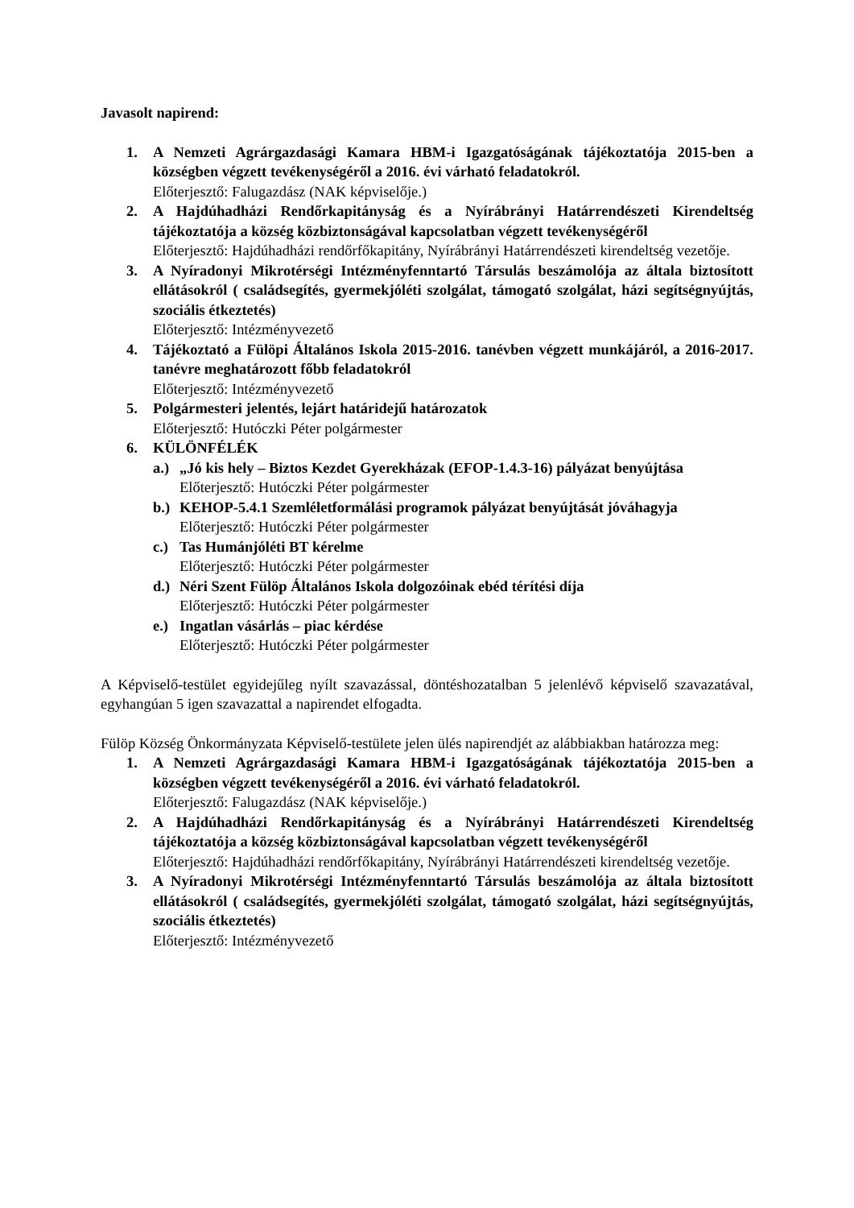Javasolt napirend:
1. A Nemzeti Agrárgazdasági Kamara HBM-i Igazgatóságának tájékoztatója 2015-ben a községben végzett tevékenységéről a 2016. évi várható feladatokról.
Előterjesztő: Falugazdász (NAK képviselője.)
2. A Hajdúhadházi Rendőrkapitányság és a Nyírábrányi Határrendészeti Kirendeltség tájékoztatója a község közbiztonságával kapcsolatban végzett tevékenységéről
Előterjesztő: Hajdúhadházi rendőrfőkapitány, Nyírábrányi Határrendészeti kirendeltség vezetője.
3. A Nyíradonyi Mikrotérségi Intézményfenntartó Társulás beszámolója az általa biztosított ellátásokról ( családsegítés, gyermekjóléti szolgálat, támogató szolgálat, házi segítségnyújtás, szociális étkeztetés)
Előterjesztő: Intézményvezető
4. Tájékoztató a Fülöpi Általános Iskola 2015-2016. tanévben végzett munkájáról, a 2016-2017. tanévre meghatározott főbb feladatokról
Előterjesztő: Intézményvezető
5. Polgármesteri jelentés, lejárt határidejű határozatok
Előterjesztő: Hutóczki Péter polgármester
6. KÜLÖNFÉLÉK
a.)
„Jó kis hely – Biztos Kezdet Gyerekházak (EFOP-1.4.3-16) pályázat benyújtása
Előterjesztő: Hutóczki Péter polgármester
b.)
KEHOP-5.4.1 Szemléletformálási programok pályázat benyújtását jóváhagyja
Előterjesztő: Hutóczki Péter polgármester
c.)
Tas Humánjóléti BT kérelme
Előterjesztő: Hutóczki Péter polgármester
d.)
Néri Szent Fülöp Általános Iskola dolgozóinak ebéd térítési díja
Előterjesztő: Hutóczki Péter polgármester
e.)
Ingatlan vásárlás – piac kérdése
Előterjesztő: Hutóczki Péter polgármester
A Képviselő-testület egyidejűleg nyílt szavazással, döntéshozatalban 5 jelenlévő képviselő szavazatával, egyhangúan 5 igen szavazattal a napirendet elfogadta.
Fülöp Község Önkormányzata Képviselő-testülete jelen ülés napirendjét az alábbiakban határozza meg:
1. A Nemzeti Agrárgazdasági Kamara HBM-i Igazgatóságának tájékoztatója 2015-ben a községben végzett tevékenységéről a 2016. évi várható feladatokról.
Előterjesztő: Falugazdász (NAK képviselője.)
2. A Hajdúhadházi Rendőrkapitányság és a Nyírábrányi Határrendészeti Kirendeltség tájékoztatója a község közbiztonságával kapcsolatban végzett tevékenységéről
Előterjesztő: Hajdúhadházi rendőrfőkapitány, Nyírábrányi Határrendészeti kirendeltség vezetője.
3. A Nyíradonyi Mikrotérségi Intézményfenntartó Társulás beszámolója az általa biztosított ellátásokról ( családsegítés, gyermekjóléti szolgálat, támogató szolgálat, házi segítségnyújtás, szociális étkeztetés)
Előterjesztő: Intézményvezető